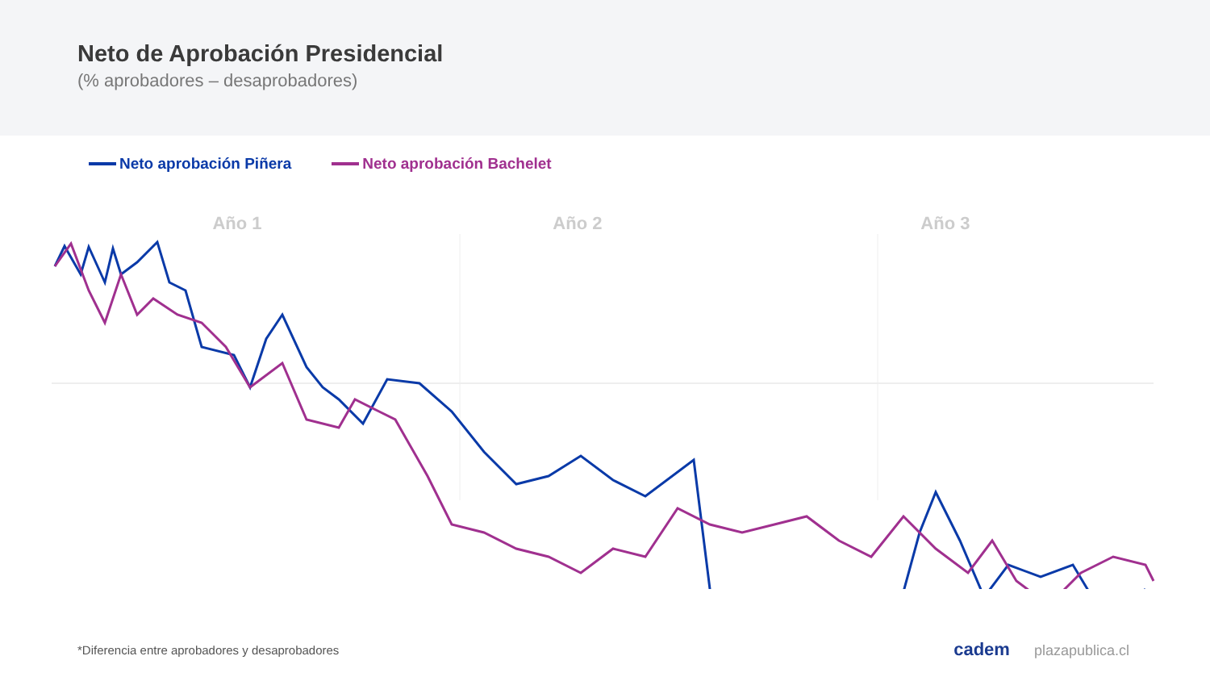Neto de Aprobación Presidencial
(% aprobadores – desaprobadores)
Neto aprobación Piñera Neto aprobación Bachelet
Año 1 Año 2 Año 3
*Diferencia entre aprobadores y desaprobadores
cadem plazapublica.cl